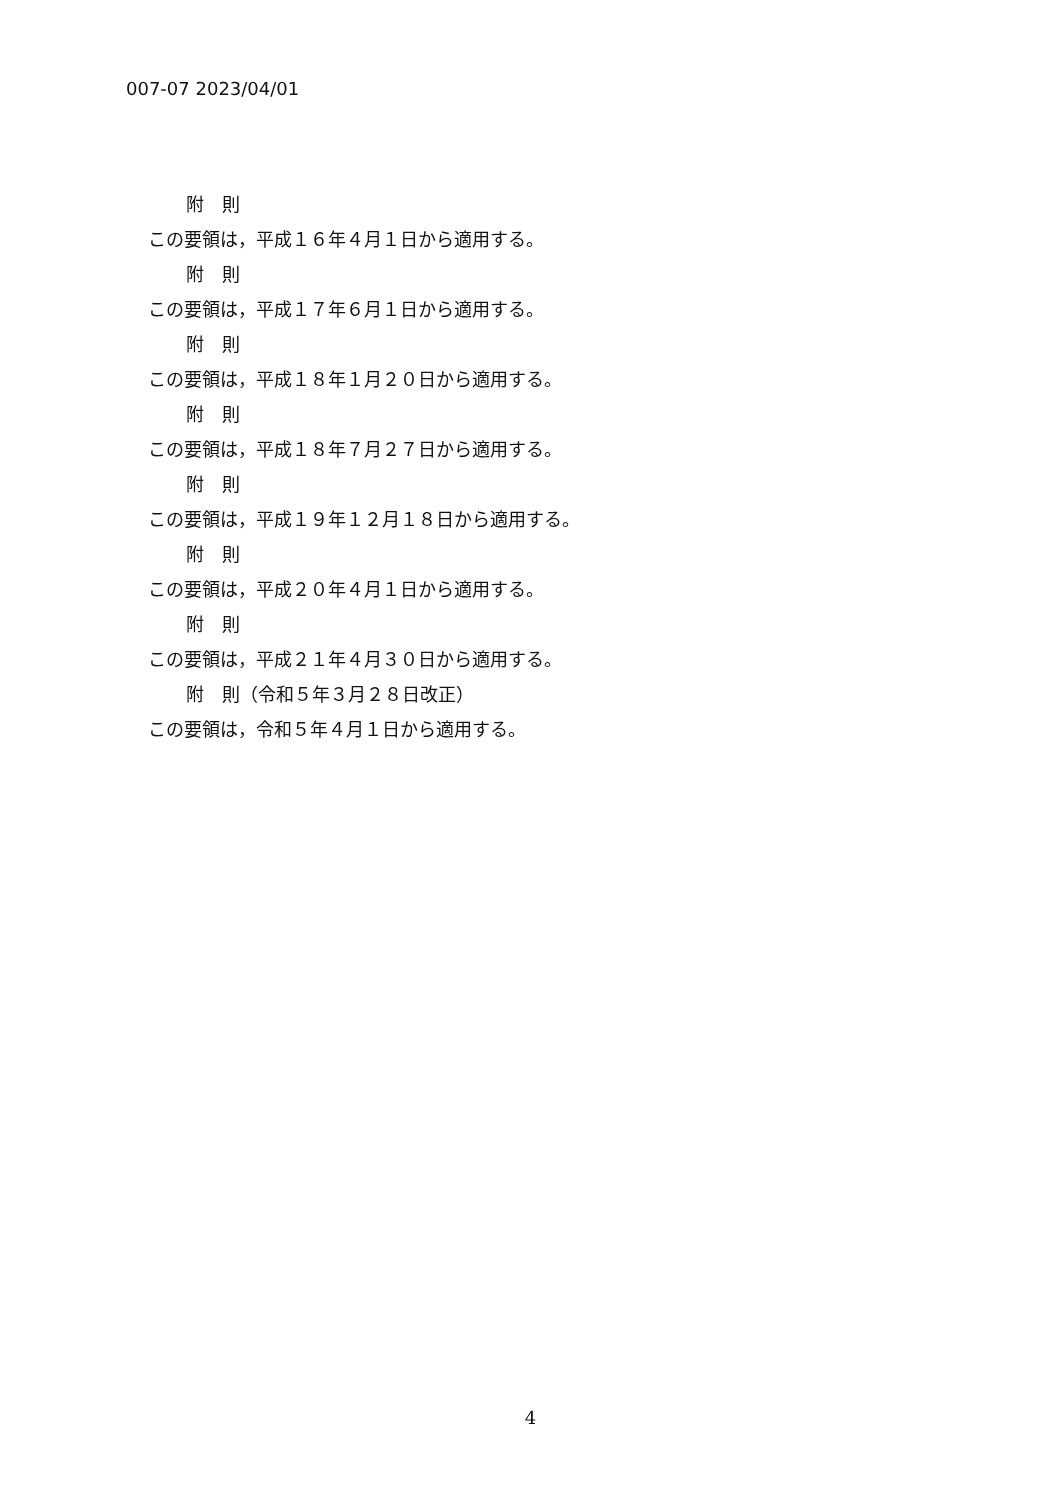007-07 2023/04/01
附　則
この要領は，平成１６年４月１日から適用する。
附　則
この要領は，平成１７年６月１日から適用する。
附　則
この要領は，平成１８年１月２０日から適用する。
附　則
この要領は，平成１８年７月２７日から適用する。
附　則
この要領は，平成１９年１２月１８日から適用する。
附　則
この要領は，平成２０年４月１日から適用する。
附　則
この要領は，平成２１年４月３０日から適用する。
附　則（令和５年３月２８日改正）
この要領は，令和５年４月１日から適用する。
4